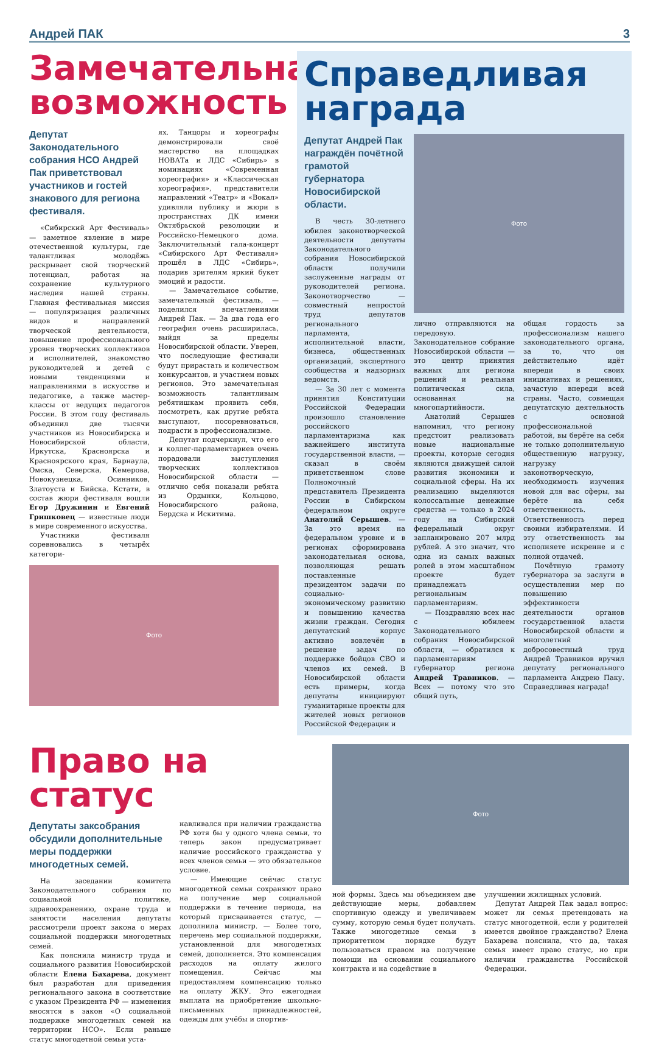Андрей ПАК 3
Замечательная возможность
Депутат Законодательного собрания НСО Андрей Пак приветствовал участников и гостей знакового для региона фестиваля.
«Сибирский Арт Фестиваль» — заметное явление в мире отечественной культуры, где талантливая молодёжь раскрывает свой творческий потенциал, работая на сохранение культурного наследия нашей страны. Главная фестивальная миссия — популяризация различных видов и направлений творческой деятельности, повышение профессионального уровня творческих коллективов и исполнителей, знакомство руководителей и детей с новыми тенденциями и направлениями в искусстве и педагогике, а также мастер-классы от ведущих педагогов России. В этом году фестиваль объединил две тысячи участников из Новосибирска и Новосибирской области, Иркутска, Красноярска и Красноярского края, Барнаула, Омска, Северска, Кемерова, Новокузнецка, Осинников, Златоуста и Бийска. Кстати, в состав жюри фестиваля вошли Егор Дружинин и Евгений Гришковец — известные люди в мире современного искусства.
Участники фестиваля соревновались в четырёх категори-
ях. Танцоры и хореографы демонстрировали своё мастерство на площадках НОВАТа и ЛДС «Сибирь» в номинациях «Современная хореография» и «Классическая хореография», представители направлений «Театр» и «Вокал» удивляли публику и жюри в пространствах ДК имени Октябрьской революции и Российско-Немецкого дома. Заключительный гала-концерт «Сибирского Арт Фестиваля» прошёл в ЛДС «Сибирь», подарив зрителям яркий букет эмоций и радости.
— Замечательное событие, замечательный фестиваль, — поделился впечатлениями Андрей Пак. — За два года его география очень расширилась, выйдя за пределы Новосибирской области. Уверен, что последующие фестивали будут прирастать и количеством конкурсантов, и участием новых регионов. Это замечательная возможность талантливым ребятишкам проявить себя, посмотреть, как другие ребята выступают, посоревноваться, подрасти в профессионализме.
Депутат подчеркнул, что его и коллег-парламентариев очень порадовали выступления творческих коллективов Новосибирской области — отлично себя показали ребята из Ордынки, Кольцово, Новосибирского района, Бердска и Искитима.
Фото
Справедливая награда
Депутат Андрей Пак награждён почётной грамотой губернатора Новосибирской области.
В честь 30-летнего юбилея законотворческой деятельности депутаты Законодательного собрания Новосибирской области получили заслуженные награды от руководителей региона. Законотворчество — совместный непростой труд депутатов регионального парламента, исполнительной власти, бизнеса, общественных организаций, экспертного сообщества и надзорных ведомств.
— За 30 лет с момента принятия Конституции Российской Федерации произошло становление российского парламентаризма как важнейшего института государственной власти, — сказал в своём приветственном слове Полномочный представитель Президента России в Сибирском федеральном округе Анатолий Серышев. — За это время на федеральном уровне и в регионах сформирована законодательная основа, позволяющая решать поставленные президентом задачи по социально-экономическому развитию и повышению качества жизни граждан. Сегодня депутатский корпус активно вовлечён в решение задач по поддержке бойцов СВО и членов их семей. В Новосибирской области есть примеры, когда депутаты инициируют гуманитарные проекты для жителей новых регионов Российской Федерации и
Фото
лично отправляются на передовую. Законодательное собрание Новосибирской области — это центр принятия важных для региона решений и реальная политическая сила, основанная на многопартийности.
Анатолий Серышев напомнил, что региону предстоит реализовать новые национальные проекты, которые сегодня являются движущей силой развития экономики и социальной сферы. На их реализацию выделяются колоссальные денежные средства — только в 2024 году на Сибирский федеральный округ запланировано 207 млрд рублей. А это значит, что одна из самых важных ролей в этом масштабном проекте будет принадлежать региональным парламентариям.
— Поздравляю всех нас с юбилеем Законодательного собрания Новосибирской области, — обратился к парламентариям губернатор региона Андрей Травников. — Всех — потому что это общий путь,
общая гордость за профессионализм нашего законодательного органа, за то, что он действительно идёт впереди в своих инициативах и решениях, зачастую впереди всей страны. Часто, совмещая депутатскую деятельность с основной профессиональной работой, вы берёте на себя не только дополнительную общественную нагрузку, нагрузку законотворческую, необходимость изучения новой для вас сферы, вы берёте на себя ответственность. Ответственность перед своими избирателями. И эту ответственность вы исполняете искренне и с полной отдачей.
Почётную грамоту губернатора за заслуги в осуществлении мер по повышению эффективности деятельности органов государственной власти Новосибирской области и многолетний добросовестный труд Андрей Травников вручил депутату регионального парламента Андрею Паку. Справедливая награда!
Право на статус
Депутаты заксобрания обсудили дополнительные меры поддержки многодетных семей.
На заседании комитета Законодательного собрания по социальной политике, здравоохранению, охране труда и занятости населения депутаты рассмотрели проект закона о мерах социальной поддержки многодетных семей.
Как пояснила министр труда и социального развития Новосибирской области Елена Бахарева, документ был разработан для приведения регионального закона в соответствие с указом Президента РФ — изменения вносятся в закон «О социальной поддержке многодетных семей на территории НСО». Если раньше статус многодетной семьи уста-
навливался при наличии гражданства РФ хотя бы у одного члена семьи, то теперь закон предусматривает наличие российского гражданства у всех членов семьи — это обязательное условие.
— Имеющие сейчас статус многодетной семьи сохраняют право на получение мер социальной поддержки в течение периода, на который присваивается статус, — дополнила министр. — Более того, перечень мер социальной поддержки, установленной для многодетных семей, дополняется. Это компенсация расходов на оплату жилого помещения. Сейчас мы предоставляем компенсацию только на оплату ЖКУ. Это ежегодная выплата на приобретение школьно-письменных принадлежностей, одежды для учёбы и спортив-
Фото
ной формы. Здесь мы объединяем две действующие меры, добавляем спортивную одежду и увеличиваем сумму, которую семья будет получать. Также многодетные семьи в приоритетном порядке будут пользоваться правом на получение помощи на основании социального контракта и на содействие в
улучшении жилищных условий.
Депутат Андрей Пак задал вопрос: может ли семья претендовать на статус многодетной, если у родителей имеется двойное гражданство? Елена Бахарева пояснила, что да, такая семья имеет право статус, но при наличии гражданства Российской Федерации.